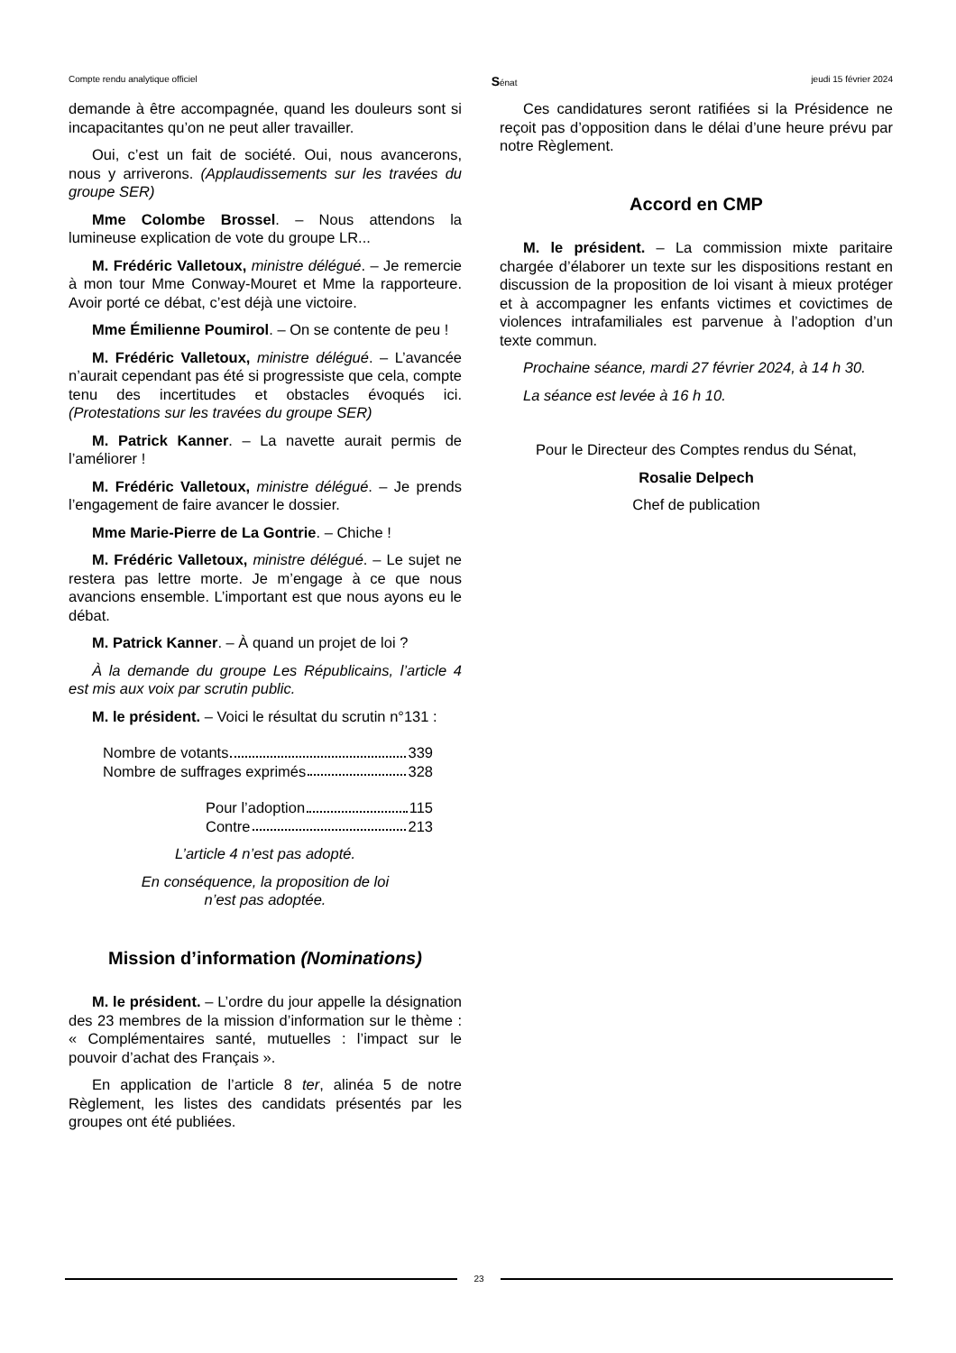Compte rendu analytique officiel Sénat jeudi 15 février 2024
demande à être accompagnée, quand les douleurs sont si incapacitantes qu’on ne peut aller travailler.
Oui, c’est un fait de société. Oui, nous avancerons, nous y arriverons. (Applaudissements sur les travées du groupe SER)
Mme Colombe Brossel. – Nous attendons la lumineuse explication de vote du groupe LR...
M. Frédéric Valletoux, ministre délégué. – Je remercie à mon tour Mme Conway-Mouret et Mme la rapporteure. Avoir porté ce débat, c’est déjà une victoire.
Mme Émilienne Poumirol. – On se contente de peu !
M. Frédéric Valletoux, ministre délégué. – L’avancée n’aurait cependant pas été si progressiste que cela, compte tenu des incertitudes et obstacles évoqués ici. (Protestations sur les travées du groupe SER)
M. Patrick Kanner. – La navette aurait permis de l’améliorer !
M. Frédéric Valletoux, ministre délégué. – Je prends l’engagement de faire avancer le dossier.
Mme Marie-Pierre de La Gontrie. – Chiche !
M. Frédéric Valletoux, ministre délégué. – Le sujet ne restera pas lettre morte. Je m’engage à ce que nous avancions ensemble. L’important est que nous ayons eu le débat.
M. Patrick Kanner. – À quand un projet de loi ?
À la demande du groupe Les Républicains, l’article 4 est mis aux voix par scrutin public.
M. le président. – Voici le résultat du scrutin n°131 :
Nombre de votants 339
Nombre de suffrages exprimés 328
Pour l’adoption 115
Contre 213
L’article 4 n’est pas adopté.
En conséquence, la proposition de loi
n’est pas adoptée.
Mission d’information (Nominations)
M. le président. – L’ordre du jour appelle la désignation des 23 membres de la mission d’information sur le thème : « Complémentaires santé, mutuelles : l’impact sur le pouvoir d’achat des Français ».
En application de l’article 8 ter, alinéa 5 de notre Règlement, les listes des candidats présentés par les groupes ont été publiées.
Ces candidatures seront ratifiées si la Présidence ne reçoit pas d’opposition dans le délai d’une heure prévu par notre Règlement.
Accord en CMP
M. le président. – La commission mixte paritaire chargée d’élaborer un texte sur les dispositions restant en discussion de la proposition de loi visant à mieux protéger et à accompagner les enfants victimes et covictimes de violences intrafamiliales est parvenue à l’adoption d’un texte commun.
Prochaine séance, mardi 27 février 2024, à 14 h 30.
La séance est levée à 16 h 10.
Pour le Directeur des Comptes rendus du Sénat,
Rosalie Delpech
Chef de publication
23